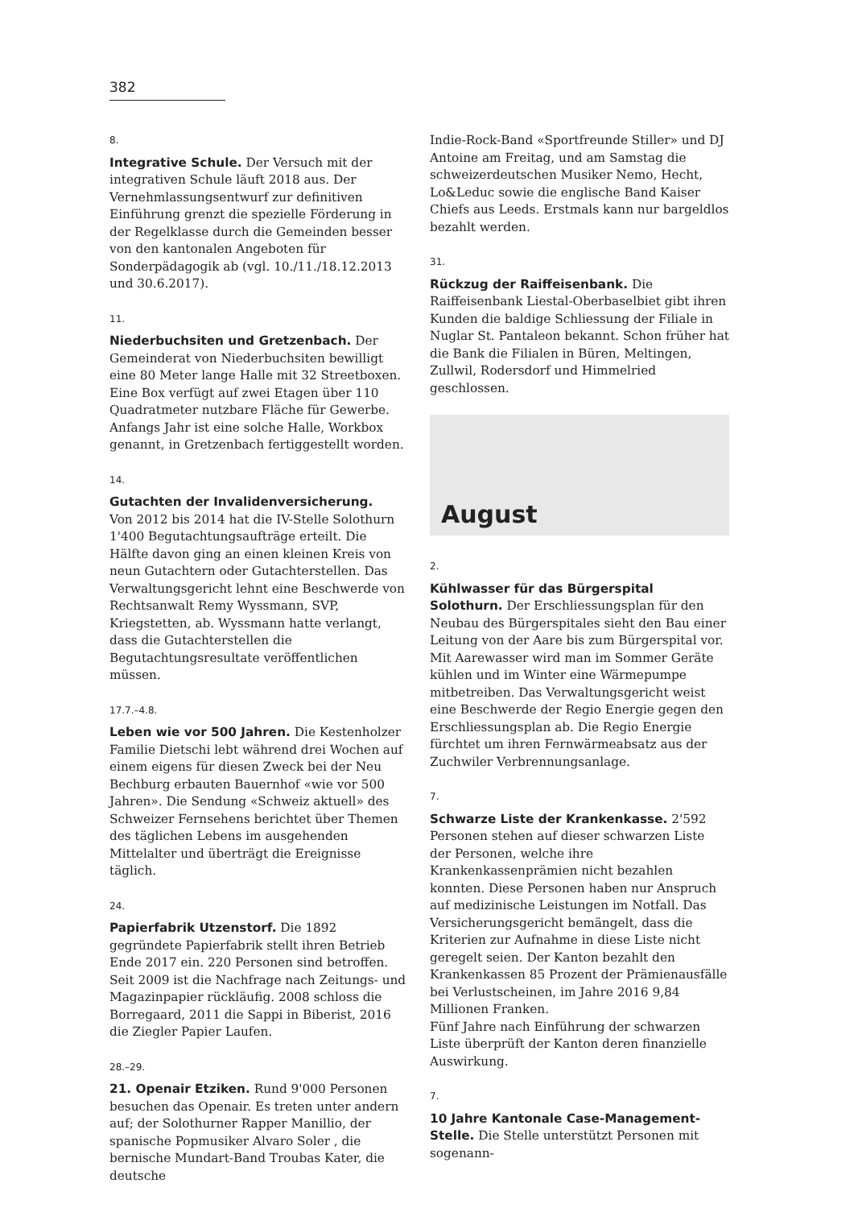382
8.
Integrative Schule. Der Versuch mit der integrativen Schule läuft 2018 aus. Der Vernehmlassungsentwurf zur definitiven Einführung grenzt die spezielle Förderung in der Regelklasse durch die Gemeinden besser von den kantonalen Angeboten für Sonderpädagogik ab (vgl. 10./11./18.12.2013 und 30.6.2017).
11.
Niederbuchsiten und Gretzenbach. Der Gemeinderat von Niederbuchsiten bewilligt eine 80 Meter lange Halle mit 32 Streetboxen. Eine Box verfügt auf zwei Etagen über 110 Quadratmeter nutzbare Fläche für Gewerbe. Anfangs Jahr ist eine solche Halle, Workbox genannt, in Gretzenbach fertiggestellt worden.
14.
Gutachten der Invalidenversicherung.
Von 2012 bis 2014 hat die IV-Stelle Solothurn 1'400 Begutachtungsaufträge erteilt. Die Hälfte davon ging an einen kleinen Kreis von neun Gutachtern oder Gutachterstellen. Das Verwaltungsgericht lehnt eine Beschwerde von Rechtsanwalt Remy Wyssmann, SVP, Kriegstetten, ab. Wyssmann hatte verlangt, dass die Gutachterstellen die Begutachtungsresultate veröffentlichen müssen.
17.7.–4.8.
Leben wie vor 500 Jahren. Die Kestenholzer Familie Dietschi lebt während drei Wochen auf einem eigens für diesen Zweck bei der Neu Bechburg erbauten Bauernhof «wie vor 500 Jahren». Die Sendung «Schweiz aktuell» des Schweizer Fernsehens berichtet über Themen des täglichen Lebens im ausgehenden Mittelalter und überträgt die Ereignisse täglich.
24.
Papierfabrik Utzenstorf. Die 1892 gegründete Papierfabrik stellt ihren Betrieb Ende 2017 ein. 220 Personen sind betroffen. Seit 2009 ist die Nachfrage nach Zeitungs- und Magazinpapier rückläufig. 2008 schloss die Borregaard, 2011 die Sappi in Biberist, 2016 die Ziegler Papier Laufen.
28.–29.
21. Openair Etziken. Rund 9'000 Personen besuchen das Openair. Es treten unter andern auf; der Solothurner Rapper Manillio, der spanische Popmusiker Alvaro Soler , die bernische Mundart-Band Troubas Kater, die deutsche
Indie-Rock-Band «Sportfreunde Stiller» und DJ Antoine am Freitag, und am Samstag die schweizerdeutschen Musiker Nemo, Hecht, Lo&Leduc sowie die englische Band Kaiser Chiefs aus Leeds. Erstmals kann nur bargeldlos bezahlt werden.
31.
Rückzug der Raiffeisenbank. Die Raiffeisenbank Liestal-Oberbaselbiet gibt ihren Kunden die baldige Schliessung der Filiale in Nuglar St. Pantaleon bekannt. Schon früher hat die Bank die Filialen in Büren, Meltingen, Zullwil, Rodersdorf und Himmelried geschlossen.
August
2.
Kühlwasser für das Bürgerspital Solothurn. Der Erschliessungsplan für den Neubau des Bürgerspitales sieht den Bau einer Leitung von der Aare bis zum Bürgerspital vor. Mit Aarewasser wird man im Sommer Geräte kühlen und im Winter eine Wärmepumpe mitbetreiben. Das Verwaltungsgericht weist eine Beschwerde der Regio Energie gegen den Erschliessungsplan ab. Die Regio Energie fürchtet um ihren Fernwärmeabsatz aus der Zuchwiler Verbrennungsanlage.
7.
Schwarze Liste der Krankenkasse. 2'592 Personen stehen auf dieser schwarzen Liste der Personen, welche ihre Krankenkassenprämien nicht bezahlen konnten. Diese Personen haben nur Anspruch auf medizinische Leistungen im Notfall. Das Versicherungsgericht bemängelt, dass die Kriterien zur Aufnahme in diese Liste nicht geregelt seien. Der Kanton bezahlt den Krankenkassen 85 Prozent der Prämienausfälle bei Verlustscheinen, im Jahre 2016 9,84 Millionen Franken.
Fünf Jahre nach Einführung der schwarzen Liste überprüft der Kanton deren finanzielle Auswirkung.
7.
10 Jahre Kantonale Case-Management-Stelle. Die Stelle unterstützt Personen mit sogenann-